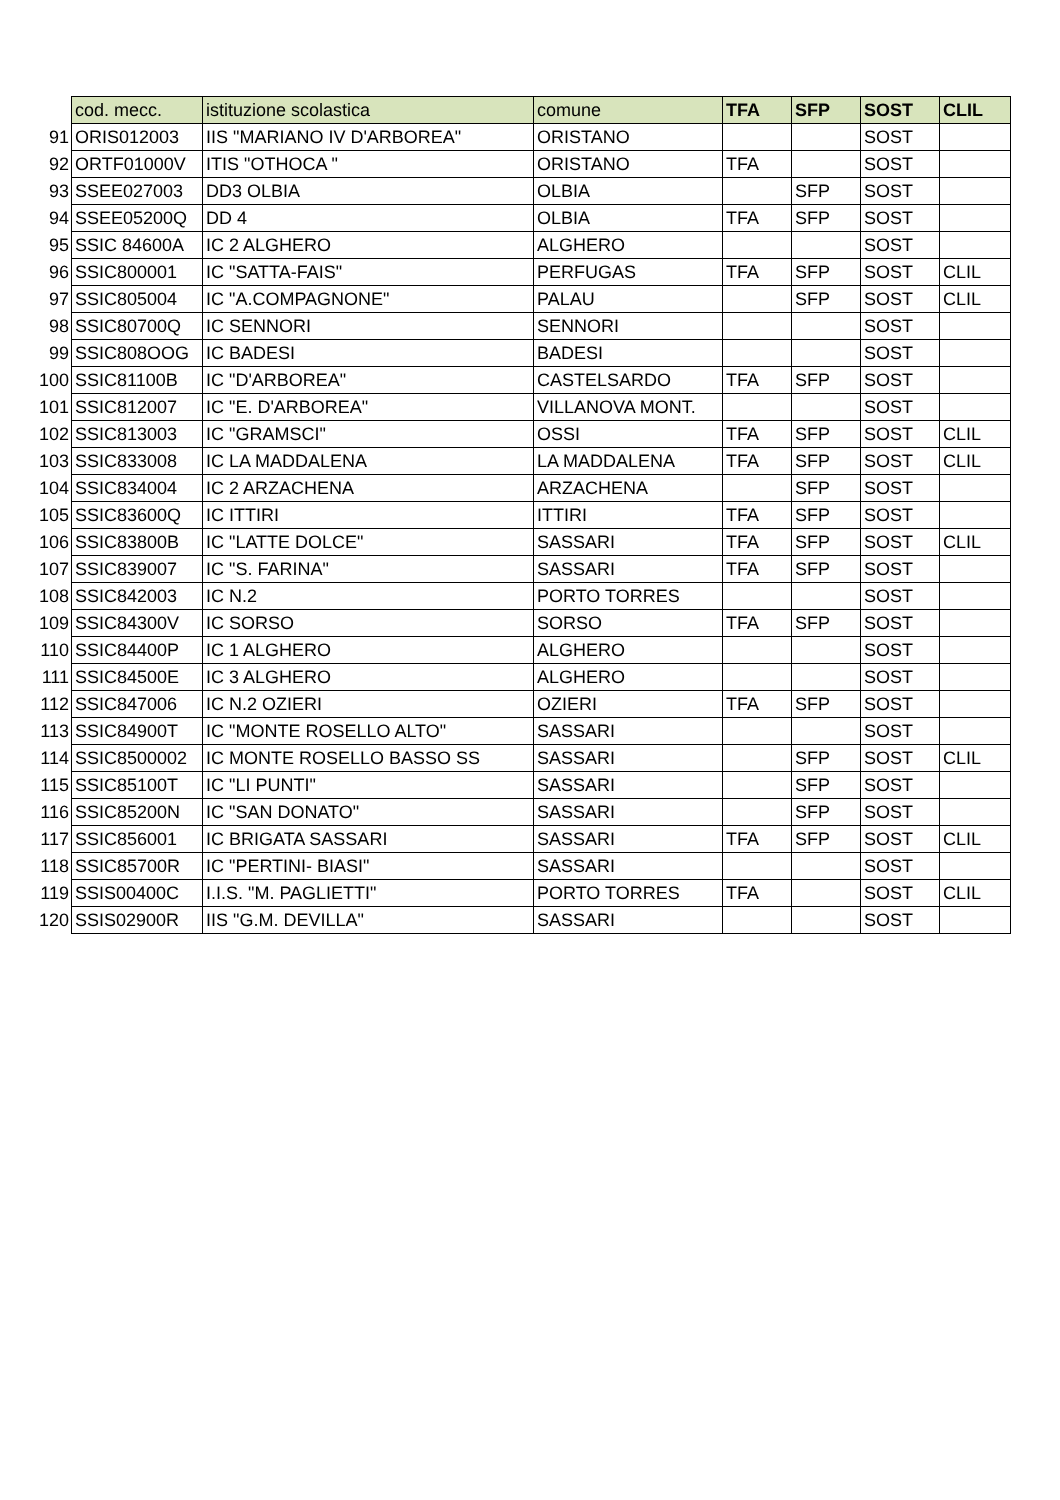| | cod. mecc. | istituzione scolastica | comune | TFA | SFP | SOST | CLIL |
| --- | --- | --- | --- | --- | --- | --- | --- |
| 91 | ORIS012003 | IIS "MARIANO IV D'ARBOREA" | ORISTANO | | | SOST | |
| 92 | ORTF01000V | ITIS "OTHOCA " | ORISTANO | TFA | | SOST | |
| 93 | SSEE027003 | DD3 OLBIA | OLBIA | | SFP | SOST | |
| 94 | SSEE05200Q | DD 4 | OLBIA | TFA | SFP | SOST | |
| 95 | SSIC 84600A | IC 2 ALGHERO | ALGHERO | | | SOST | |
| 96 | SSIC800001 | IC "SATTA-FAIS" | PERFUGAS | TFA | SFP | SOST | CLIL |
| 97 | SSIC805004 | IC "A.COMPAGNONE" | PALAU | | SFP | SOST | CLIL |
| 98 | SSIC80700Q | IC SENNORI | SENNORI | | | SOST | |
| 99 | SSIC808OOG | IC BADESI | BADESI | | | SOST | |
| 100 | SSIC81100B | IC "D'ARBOREA" | CASTELSARDO | TFA | SFP | SOST | |
| 101 | SSIC812007 | IC "E. D'ARBOREA" | VILLANOVA MONT. | | | SOST | |
| 102 | SSIC813003 | IC "GRAMSCI" | OSSI | TFA | SFP | SOST | CLIL |
| 103 | SSIC833008 | IC LA MADDALENA | LA MADDALENA | TFA | SFP | SOST | CLIL |
| 104 | SSIC834004 | IC 2 ARZACHENA | ARZACHENA | | SFP | SOST | |
| 105 | SSIC83600Q | IC ITTIRI | ITTIRI | TFA | SFP | SOST | |
| 106 | SSIC83800B | IC "LATTE DOLCE" | SASSARI | TFA | SFP | SOST | CLIL |
| 107 | SSIC839007 | IC "S. FARINA" | SASSARI | TFA | SFP | SOST | |
| 108 | SSIC842003 | IC N.2 | PORTO TORRES | | | SOST | |
| 109 | SSIC84300V | IC SORSO | SORSO | TFA | SFP | SOST | |
| 110 | SSIC84400P | IC 1 ALGHERO | ALGHERO | | | SOST | |
| 111 | SSIC84500E | IC 3 ALGHERO | ALGHERO | | | SOST | |
| 112 | SSIC847006 | IC N.2 OZIERI | OZIERI | TFA | SFP | SOST | |
| 113 | SSIC84900T | IC "MONTE ROSELLO ALTO" | SASSARI | | | SOST | |
| 114 | SSIC8500002 | IC MONTE ROSELLO BASSO SS | SASSARI | | SFP | SOST | CLIL |
| 115 | SSIC85100T | IC "LI PUNTI" | SASSARI | | SFP | SOST | |
| 116 | SSIC85200N | IC "SAN DONATO" | SASSARI | | SFP | SOST | |
| 117 | SSIC856001 | IC BRIGATA SASSARI | SASSARI | TFA | SFP | SOST | CLIL |
| 118 | SSIC85700R | IC "PERTINI- BIASI" | SASSARI | | | SOST | |
| 119 | SSIS00400C | I.I.S. "M. PAGLIETTI" | PORTO TORRES | TFA | | SOST | CLIL |
| 120 | SSIS02900R | IIS "G.M. DEVILLA" | SASSARI | | | SOST | |